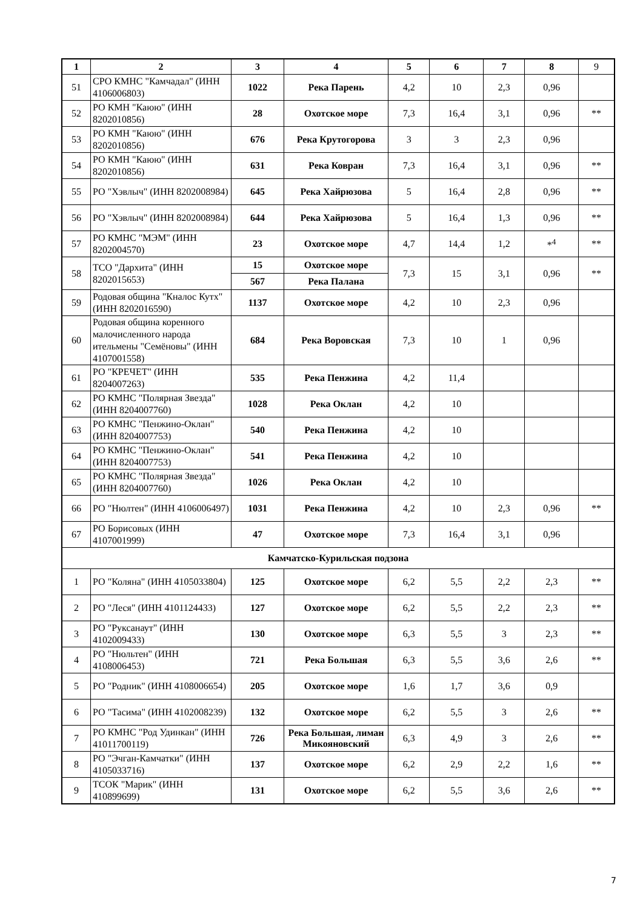| 1 | 2 | 3 | 4 | 5 | 6 | 7 | 8 | 9 |
| --- | --- | --- | --- | --- | --- | --- | --- | --- |
| 51 | СРО КМНС "Камчадал" (ИНН 4106006803) | 1022 | Река Парень | 4,2 | 10 | 2,3 | 0,96 | |
| 52 | РО КМН "Каюю" (ИНН 8202010856) | 28 | Охотское море | 7,3 | 16,4 | 3,1 | 0,96 | ** |
| 53 | РО КМН "Каюю" (ИНН 8202010856) | 676 | Река Крутогорова | 3 | 3 | 2,3 | 0,96 | |
| 54 | РО КМН "Каюю" (ИНН 8202010856) | 631 | Река Ковран | 7,3 | 16,4 | 3,1 | 0,96 | ** |
| 55 | РО "Хэвлыч" (ИНН 8202008984) | 645 | Река Хайрюзова | 5 | 16,4 | 2,8 | 0,96 | ** |
| 56 | РО "Хэвлыч" (ИНН 8202008984) | 644 | Река Хайрюзова | 5 | 16,4 | 1,3 | 0,96 | ** |
| 57 | РО КМНС "МЭМ" (ИНН 8202004570) | 23 | Охотское море | 4,7 | 14,4 | 1,2 | *<sup>4</sup> | ** |
| 58 | ТСО "Дархита" (ИНН 8202015653) | 15 | Охотское море | 7,3 | 15 | 3,1 | 0,96 | ** |
| | | 567 | Река Палана | | | | | |
| 59 | Родовая община "Кналос Кутх" (ИНН 8202016590) | 1137 | Охотское море | 4,2 | 10 | 2,3 | 0,96 | |
| 60 | Родовая община коренного малочисленного народа ительмены "Семёновы" (ИНН 4107001558) | 684 | Река Воровская | 7,3 | 10 | 1 | 0,96 | |
| 61 | РО "КРЕЧЕТ" (ИНН 8204007263) | 535 | Река Пенжина | 4,2 | 11,4 | | | |
| 62 | РО КМНС "Полярная Звезда" (ИНН 8204007760) | 1028 | Река Оклан | 4,2 | 10 | | | |
| 63 | РО КМНС "Пенжино-Оклан" (ИНН 8204007753) | 540 | Река Пенжина | 4,2 | 10 | | | |
| 64 | РО КМНС "Пенжино-Оклан" (ИНН 8204007753) | 541 | Река Пенжина | 4,2 | 10 | | | |
| 65 | РО КМНС "Полярная Звезда" (ИНН 8204007760) | 1026 | Река Оклан | 4,2 | 10 | | | |
| 66 | РО "Нюлтен" (ИНН 4106006497) | 1031 | Река Пенжина | 4,2 | 10 | 2,3 | 0,96 | ** |
| 67 | РО Борисовых (ИНН 4107001999) | 47 | Охотское море | 7,3 | 16,4 | 3,1 | 0,96 | |
| Камчатско-Курильская подзона | | | | | | | | |
| 1 | РО "Коляна" (ИНН 4105033804) | 125 | Охотское море | 6,2 | 5,5 | 2,2 | 2,3 | ** |
| 2 | РО "Леся" (ИНН 4101124433) | 127 | Охотское море | 6,2 | 5,5 | 2,2 | 2,3 | ** |
| 3 | РО "Руксанаут" (ИНН 4102009433) | 130 | Охотское море | 6,3 | 5,5 | 3 | 2,3 | ** |
| 4 | РО "Нюльтен" (ИНН 4108006453) | 721 | Река Большая | 6,3 | 5,5 | 3,6 | 2,6 | ** |
| 5 | РО "Родник" (ИНН 4108006654) | 205 | Охотское море | 1,6 | 1,7 | 3,6 | 0,9 | |
| 6 | РО "Тасима" (ИНН 4102008239) | 132 | Охотское море | 6,2 | 5,5 | 3 | 2,6 | ** |
| 7 | РО КМНС "Род Удинкан" (ИНН 41011700119) | 726 | Река Большая, лиман Микояновский | 6,3 | 4,9 | 3 | 2,6 | ** |
| 8 | РО "Эчган-Камчатки" (ИНН 4105033716) | 137 | Охотское море | 6,2 | 2,9 | 2,2 | 1,6 | ** |
| 9 | ТСОК "Марик" (ИНН 410899699) | 131 | Охотское море | 6,2 | 5,5 | 3,6 | 2,6 | ** |
7